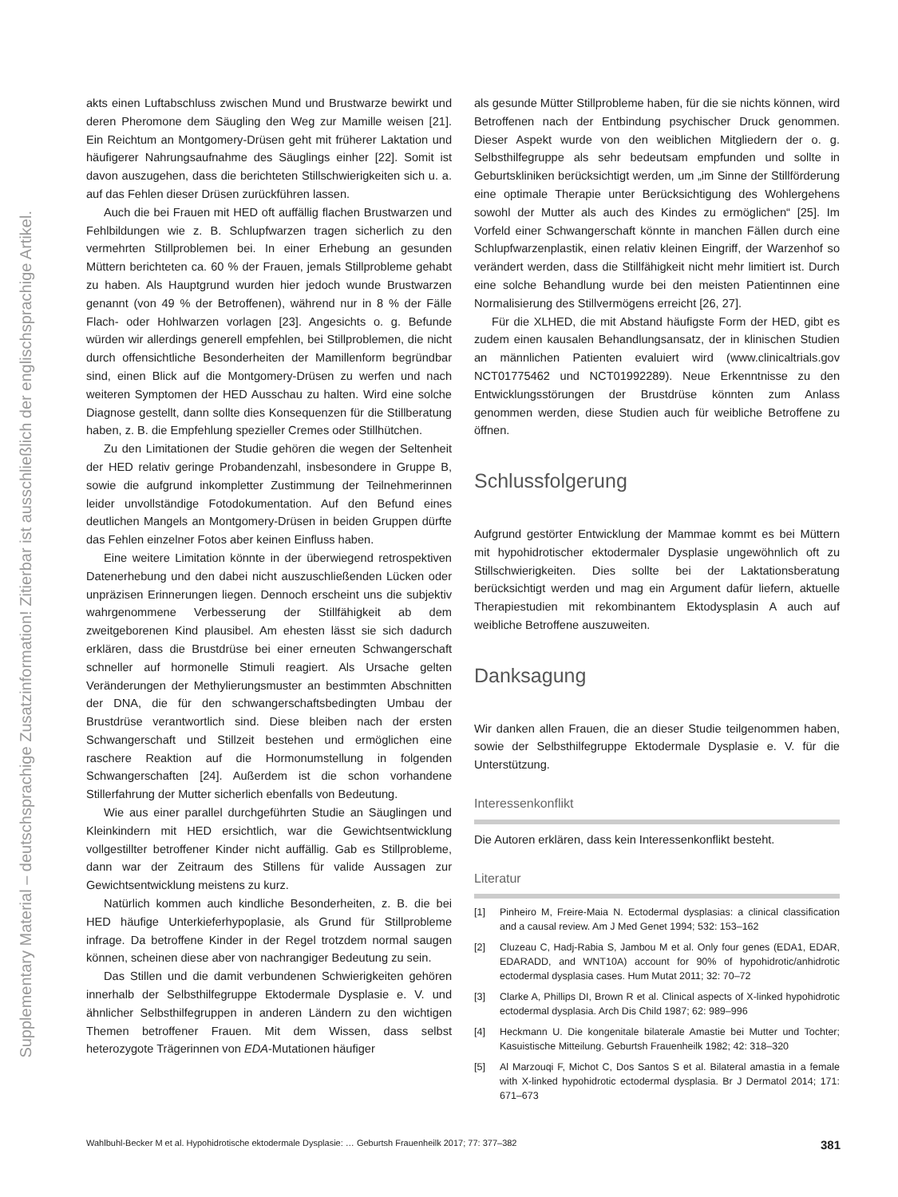Supplementary Material – deutschsprachige Zusatzinformation! Zitierbar ist ausschließlich der englischsprachige Artikel.
akts einen Luftabschluss zwischen Mund und Brustwarze bewirkt und deren Pheromone dem Säugling den Weg zur Mamille weisen [21]. Ein Reichtum an Montgomery-Drüsen geht mit früherer Laktation und häufigerer Nahrungsaufnahme des Säuglings einher [22]. Somit ist davon auszugehen, dass die berichteten Stillschwierigkeiten sich u. a. auf das Fehlen dieser Drüsen zurückführen lassen.
Auch die bei Frauen mit HED oft auffällig flachen Brustwarzen und Fehlbildungen wie z. B. Schlupfwarzen tragen sicherlich zu den vermehrten Stillproblemen bei. In einer Erhebung an gesunden Müttern berichteten ca. 60 % der Frauen, jemals Stillprobleme gehabt zu haben. Als Hauptgrund wurden hier jedoch wunde Brustwarzen genannt (von 49 % der Betroffenen), während nur in 8 % der Fälle Flach- oder Hohlwarzen vorlagen [23]. Angesichts o. g. Befunde würden wir allerdings generell empfehlen, bei Stillproblemen, die nicht durch offensichtliche Besonderheiten der Mamillenform begründbar sind, einen Blick auf die Montgomery-Drüsen zu werfen und nach weiteren Symptomen der HED Ausschau zu halten. Wird eine solche Diagnose gestellt, dann sollte dies Konsequenzen für die Stillberatung haben, z. B. die Empfehlung spezieller Cremes oder Stillhütchen.
Zu den Limitationen der Studie gehören die wegen der Seltenheit der HED relativ geringe Probandenzahl, insbesondere in Gruppe B, sowie die aufgrund inkompletter Zustimmung der Teilnehmerinnen leider unvollständige Fotodokumentation. Auf den Befund eines deutlichen Mangels an Montgomery-Drüsen in beiden Gruppen dürfte das Fehlen einzelner Fotos aber keinen Einfluss haben.
Eine weitere Limitation könnte in der überwiegend retrospektiven Datenerhebung und den dabei nicht auszuschließenden Lücken oder unpräzisen Erinnerungen liegen. Dennoch erscheint uns die subjektiv wahrgenommene Verbesserung der Stillfähigkeit ab dem zweitgeborenen Kind plausibel. Am ehesten lässt sie sich dadurch erklären, dass die Brustdrüse bei einer erneuten Schwangerschaft schneller auf hormonelle Stimuli reagiert. Als Ursache gelten Veränderungen der Methylierungsmuster an bestimmten Abschnitten der DNA, die für den schwangerschaftsbedingten Umbau der Brustdrüse verantwortlich sind. Diese bleiben nach der ersten Schwangerschaft und Stillzeit bestehen und ermöglichen eine raschere Reaktion auf die Hormonumstellung in folgenden Schwangerschaften [24]. Außerdem ist die schon vorhandene Stillerfahrung der Mutter sicherlich ebenfalls von Bedeutung.
Wie aus einer parallel durchgeführten Studie an Säuglingen und Kleinkindern mit HED ersichtlich, war die Gewichtsentwicklung vollgestillter betroffener Kinder nicht auffällig. Gab es Stillprobleme, dann war der Zeitraum des Stillens für valide Aussagen zur Gewichtsentwicklung meistens zu kurz.
Natürlich kommen auch kindliche Besonderheiten, z. B. die bei HED häufige Unterkieferhypoplasie, als Grund für Stillprobleme infrage. Da betroffene Kinder in der Regel trotzdem normal saugen können, scheinen diese aber von nachrangiger Bedeutung zu sein.
Das Stillen und die damit verbundenen Schwierigkeiten gehören innerhalb der Selbsthilfegruppe Ektodermale Dysplasie e. V. und ähnlicher Selbsthilfegruppen in anderen Ländern zu den wichtigen Themen betroffener Frauen. Mit dem Wissen, dass selbst heterozygote Trägerinnen von EDA-Mutationen häufiger
als gesunde Mütter Stillprobleme haben, für die sie nichts können, wird Betroffenen nach der Entbindung psychischer Druck genommen. Dieser Aspekt wurde von den weiblichen Mitgliedern der o. g. Selbsthilfegruppe als sehr bedeutsam empfunden und sollte in Geburtskliniken berücksichtigt werden, um „im Sinne der Stillförderung eine optimale Therapie unter Berücksichtigung des Wohlergehens sowohl der Mutter als auch des Kindes zu ermöglichen“ [25]. Im Vorfeld einer Schwangerschaft könnte in manchen Fällen durch eine Schlupfwarzenplastik, einen relativ kleinen Eingriff, der Warzenhof so verändert werden, dass die Stillfähigkeit nicht mehr limitiert ist. Durch eine solche Behandlung wurde bei den meisten Patientinnen eine Normalisierung des Stillvermögens erreicht [26, 27].
Für die XLHED, die mit Abstand häufigste Form der HED, gibt es zudem einen kausalen Behandlungsansatz, der in klinischen Studien an männlichen Patienten evaluiert wird (www.clinicaltrials.gov NCT01775462 und NCT01992289). Neue Erkenntnisse zu den Entwicklungsstörungen der Brustdrüse könnten zum Anlass genommen werden, diese Studien auch für weibliche Betroffene zu öffnen.
Schlussfolgerung
Aufgrund gestörter Entwicklung der Mammae kommt es bei Müttern mit hypohidrotischer ektodermaler Dysplasie ungewöhnlich oft zu Stillschwierigkeiten. Dies sollte bei der Laktationsberatung berücksichtigt werden und mag ein Argument dafür liefern, aktuelle Therapiestudien mit rekombinantem Ektodysplasin A auch auf weibliche Betroffene auszuweiten.
Danksagung
Wir danken allen Frauen, die an dieser Studie teilgenommen haben, sowie der Selbsthilfegruppe Ektodermale Dysplasie e. V. für die Unterstützung.
Interessenkonflikt
Die Autoren erklären, dass kein Interessenkonflikt besteht.
Literatur
[1] Pinheiro M, Freire-Maia N. Ectodermal dysplasias: a clinical classification and a causal review. Am J Med Genet 1994; 532: 153–162
[2] Cluzeau C, Hadj-Rabia S, Jambou M et al. Only four genes (EDA1, EDAR, EDARADD, and WNT10A) account for 90% of hypohidrotic/anhidrotic ectodermal dysplasia cases. Hum Mutat 2011; 32: 70–72
[3] Clarke A, Phillips DI, Brown R et al. Clinical aspects of X-linked hypohidrotic ectodermal dysplasia. Arch Dis Child 1987; 62: 989–996
[4] Heckmann U. Die kongenitale bilaterale Amastie bei Mutter und Tochter; Kasuistische Mitteilung. Geburtsh Frauenheilk 1982; 42: 318–320
[5] Al Marzouqi F, Michot C, Dos Santos S et al. Bilateral amastia in a female with X-linked hypohidrotic ectodermal dysplasia. Br J Dermatol 2014; 171: 671–673
Wahlbuhl-Becker M et al. Hypohidrotische ektodermale Dysplasie: … Geburtsh Frauenheilk 2017; 77: 377–382 381